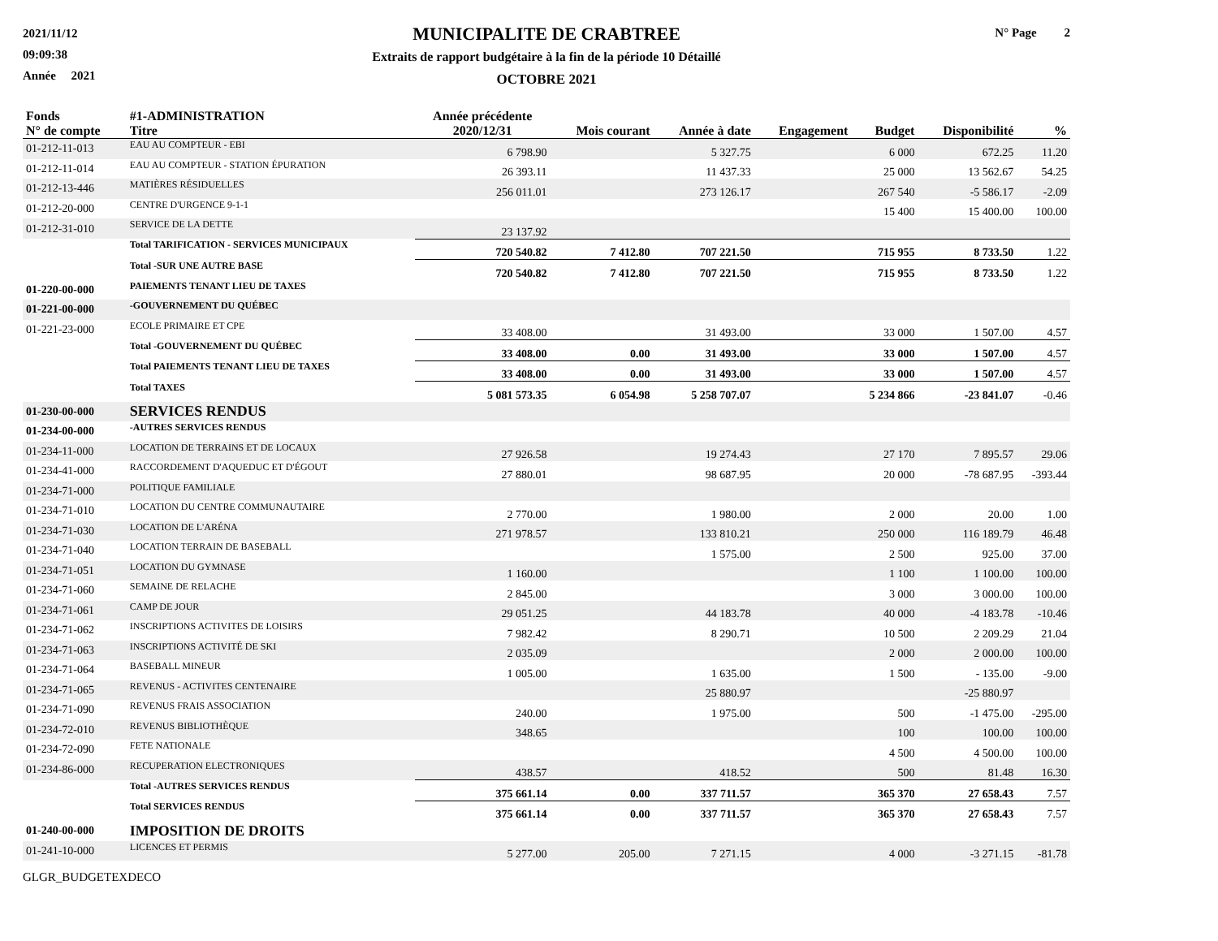2021/11/12
09:09:38
Année 2021
MUNICIPALITE DE CRABTREE
Extraits de rapport budgétaire à la fin de la période 10 Détaillé
OCTOBRE 2021
N° Page 2
| Fonds N° de compte | #1-ADMINISTRATION Titre | Année précédente 2020/12/31 | Mois courant | Année à date | Engagement | Budget | Disponibilité | % |
| --- | --- | --- | --- | --- | --- | --- | --- | --- |
| 01-212-11-013 | EAU AU COMPTEUR - EBI | 6 798.90 | | 5 327.75 | | 6 000 | 672.25 | 11.20 |
| 01-212-11-014 | EAU AU COMPTEUR - STATION ÉPURATION | 26 393.11 | | 11 437.33 | | 25 000 | 13 562.67 | 54.25 |
| 01-212-13-446 | MATIÈRES RÉSIDUELLES | 256 011.01 | | 273 126.17 | | 267 540 | -5 586.17 | -2.09 |
| 01-212-20-000 | CENTRE D'URGENCE 9-1-1 | | | | | 15 400 | 15 400.00 | 100.00 |
| 01-212-31-010 | SERVICE DE LA DETTE | 23 137.92 | | | | | | |
| | Total TARIFICATION - SERVICES MUNICIPAUX | 720 540.82 | 7 412.80 | 707 221.50 | | 715 955 | 8 733.50 | 1.22 |
| | Total -SUR UNE AUTRE BASE | 720 540.82 | 7 412.80 | 707 221.50 | | 715 955 | 8 733.50 | 1.22 |
| 01-220-00-000 | PAIEMENTS TENANT LIEU DE TAXES | | | | | | | |
| 01-221-00-000 | -GOUVERNEMENT DU QUÉBEC | | | | | | | |
| 01-221-23-000 | ECOLE PRIMAIRE ET CPE | 33 408.00 | | 31 493.00 | | 33 000 | 1 507.00 | 4.57 |
| | Total -GOUVERNEMENT DU QUÉBEC | 33 408.00 | 0.00 | 31 493.00 | | 33 000 | 1 507.00 | 4.57 |
| | Total PAIEMENTS TENANT LIEU DE TAXES | 33 408.00 | 0.00 | 31 493.00 | | 33 000 | 1 507.00 | 4.57 |
| | Total TAXES | 5 081 573.35 | 6 054.98 | 5 258 707.07 | | 5 234 866 | -23 841.07 | -0.46 |
| 01-230-00-000 | SERVICES RENDUS | | | | | | | |
| 01-234-00-000 | -AUTRES SERVICES RENDUS | | | | | | | |
| 01-234-11-000 | LOCATION DE TERRAINS ET DE LOCAUX | 27 926.58 | | 19 274.43 | | 27 170 | 7 895.57 | 29.06 |
| 01-234-41-000 | RACCORDEMENT D'AQUEDUC ET D'ÉGOUT | 27 880.01 | | 98 687.95 | | 20 000 | -78 687.95 | -393.44 |
| 01-234-71-000 | POLITIQUE FAMILIALE | | | | | | | |
| 01-234-71-010 | LOCATION DU CENTRE COMMUNAUTAIRE | 2 770.00 | | 1 980.00 | | 2 000 | 20.00 | 1.00 |
| 01-234-71-030 | LOCATION DE L'ARÉNA | 271 978.57 | | 133 810.21 | | 250 000 | 116 189.79 | 46.48 |
| 01-234-71-040 | LOCATION TERRAIN DE BASEBALL | | | 1 575.00 | | 2 500 | 925.00 | 37.00 |
| 01-234-71-051 | LOCATION DU GYMNASE | 1 160.00 | | | | 1 100 | 1 100.00 | 100.00 |
| 01-234-71-060 | SEMAINE DE RELACHE | 2 845.00 | | | | 3 000 | 3 000.00 | 100.00 |
| 01-234-71-061 | CAMP DE JOUR | 29 051.25 | | 44 183.78 | | 40 000 | -4 183.78 | -10.46 |
| 01-234-71-062 | INSCRIPTIONS ACTIVITES DE LOISIRS | 7 982.42 | | 8 290.71 | | 10 500 | 2 209.29 | 21.04 |
| 01-234-71-063 | INSCRIPTIONS ACTIVITÉ DE SKI | 2 035.09 | | | | 2 000 | 2 000.00 | 100.00 |
| 01-234-71-064 | BASEBALL MINEUR | 1 005.00 | | 1 635.00 | | 1 500 | - 135.00 | -9.00 |
| 01-234-71-065 | REVENUS - ACTIVITES CENTENAIRE | | | 25 880.97 | | | -25 880.97 | |
| 01-234-71-090 | REVENUS FRAIS ASSOCIATION | 240.00 | | 1 975.00 | | 500 | -1 475.00 | -295.00 |
| 01-234-72-010 | REVENUS BIBLIOTHÈQUE | 348.65 | | | | 100 | 100.00 | 100.00 |
| 01-234-72-090 | FETE NATIONALE | | | | | 4 500 | 4 500.00 | 100.00 |
| 01-234-86-000 | RECUPERATION ELECTRONIQUES | 438.57 | | 418.52 | | 500 | 81.48 | 16.30 |
| | Total -AUTRES SERVICES RENDUS | 375 661.14 | 0.00 | 337 711.57 | | 365 370 | 27 658.43 | 7.57 |
| | Total SERVICES RENDUS | 375 661.14 | 0.00 | 337 711.57 | | 365 370 | 27 658.43 | 7.57 |
| 01-240-00-000 | IMPOSITION DE DROITS | | | | | | | |
| 01-241-10-000 | LICENCES ET PERMIS | 5 277.00 | 205.00 | 7 271.15 | | 4 000 | -3 271.15 | -81.78 |
GLGR_BUDGETEXDECO